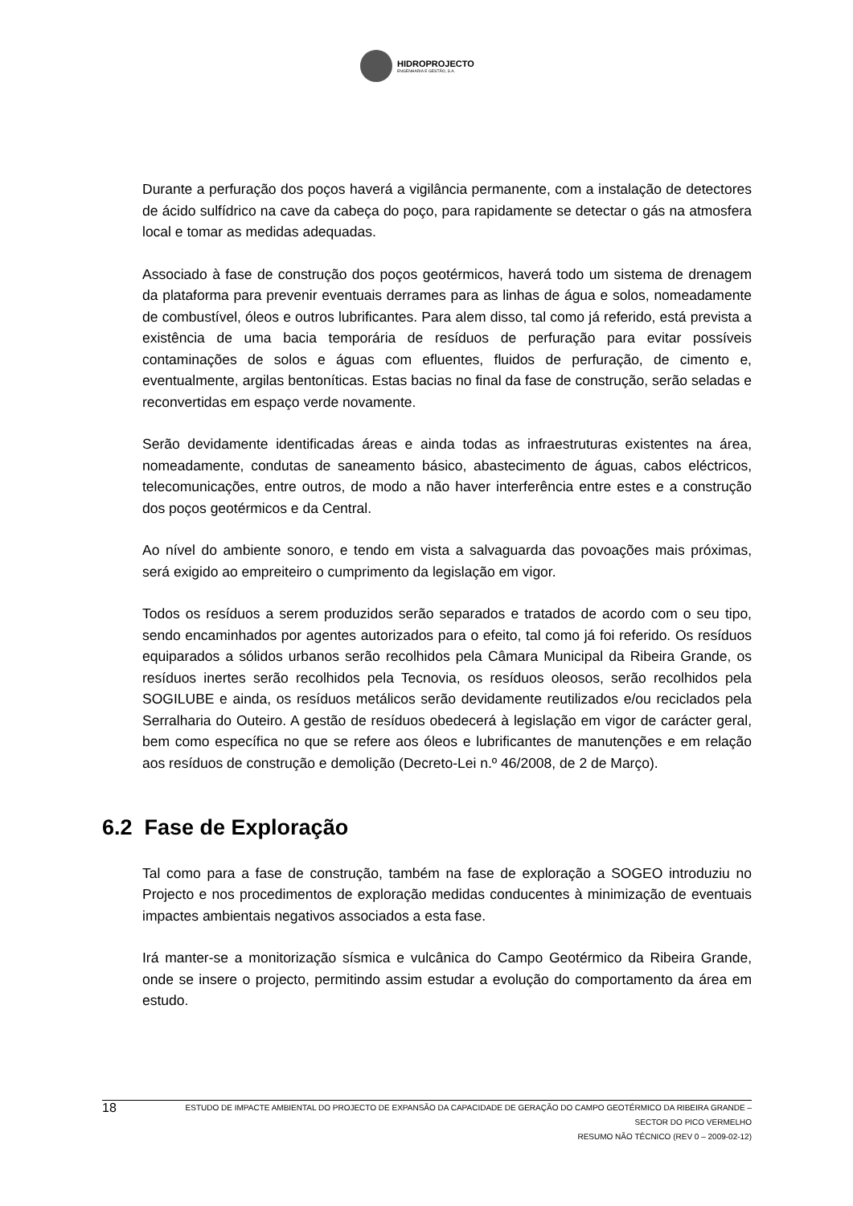HIDROPROJECTO
ENGENHARIA E GESTÃO, S.A.
Durante a perfuração dos poços haverá a vigilância permanente, com a instalação de detectores de ácido sulfídrico na cave da cabeça do poço, para rapidamente se detectar o gás na atmosfera local e tomar as medidas adequadas.
Associado à fase de construção dos poços geotérmicos, haverá todo um sistema de drenagem da plataforma para prevenir eventuais derrames para as linhas de água e solos, nomeadamente de combustível, óleos e outros lubrificantes. Para alem disso, tal como já referido, está prevista a existência de uma bacia temporária de resíduos de perfuração para evitar possíveis contaminações de solos e águas com efluentes, fluidos de perfuração, de cimento e, eventualmente, argilas bentoníticas. Estas bacias no final da fase de construção, serão seladas e reconvertidas em espaço verde novamente.
Serão devidamente identificadas áreas e ainda todas as infraestruturas existentes na área, nomeadamente, condutas de saneamento básico, abastecimento de águas, cabos eléctricos, telecomunicações, entre outros, de modo a não haver interferência entre estes e a construção dos poços geotérmicos e da Central.
Ao nível do ambiente sonoro, e tendo em vista a salvaguarda das povoações mais próximas, será exigido ao empreiteiro o cumprimento da legislação em vigor.
Todos os resíduos a serem produzidos serão separados e tratados de acordo com o seu tipo, sendo encaminhados por agentes autorizados para o efeito, tal como já foi referido. Os resíduos equiparados a sólidos urbanos serão recolhidos pela Câmara Municipal da Ribeira Grande, os resíduos inertes serão recolhidos pela Tecnovia, os resíduos oleosos, serão recolhidos pela SOGILUBE e ainda, os resíduos metálicos serão devidamente reutilizados e/ou reciclados pela Serralharia do Outeiro. A gestão de resíduos obedecerá à legislação em vigor de carácter geral, bem como específica no que se refere aos óleos e lubrificantes de manutenções e em relação aos resíduos de construção e demolição (Decreto-Lei n.º 46/2008, de 2 de Março).
6.2 Fase de Exploração
Tal como para a fase de construção, também na fase de exploração a SOGEO introduziu no Projecto e nos procedimentos de exploração medidas conducentes à minimização de eventuais impactes ambientais negativos associados a esta fase.
Irá manter-se a monitorização sísmica e vulcânica do Campo Geotérmico da Ribeira Grande, onde se insere o projecto, permitindo assim estudar a evolução do comportamento da área em estudo.
18
ESTUDO DE IMPACTE AMBIENTAL DO PROJECTO DE EXPANSÃO DA CAPACIDADE DE GERAÇÃO DO CAMPO GEOTÉRMICO DA RIBEIRA GRANDE –
SECTOR DO PICO VERMELHO
RESUMO NÃO TÉCNICO (REV 0 – 2009-02-12)